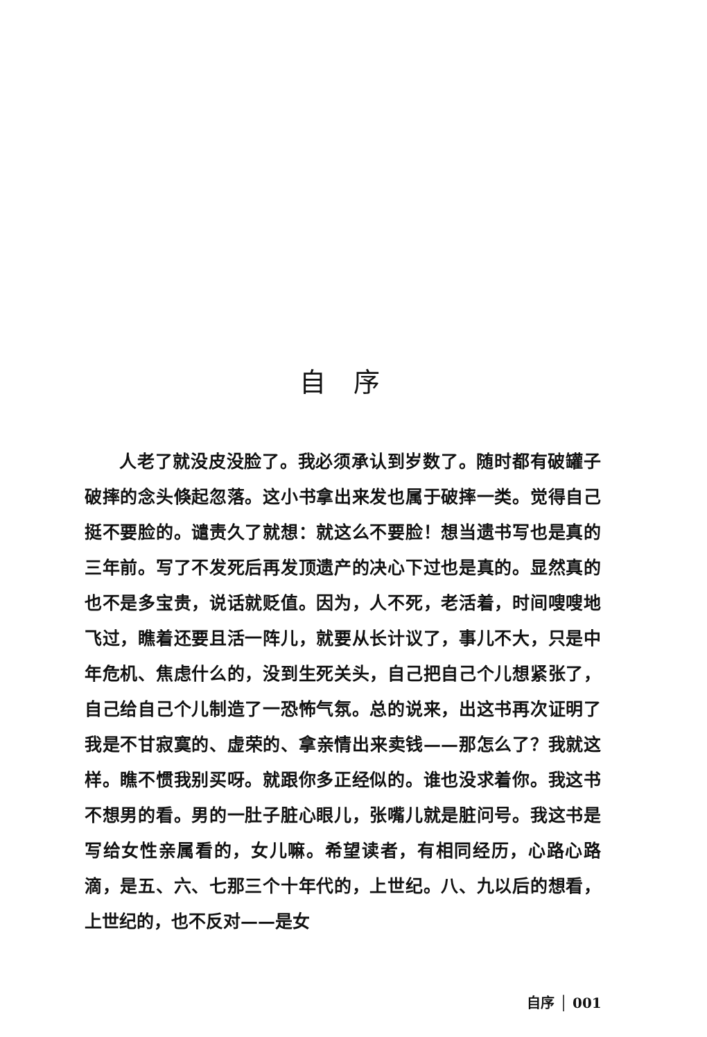自序
人老了就没皮没脸了。我必须承认到岁数了。随时都有破罐子破摔的念头倏起忽落。这小书拿出来发也属于破摔一类。觉得自己挺不要脸的。谴责久了就想：就这么不要脸！想当遗书写也是真的三年前。写了不发死后再发顶遗产的决心下过也是真的。显然真的也不是多宝贵，说话就贬值。因为，人不死，老活着，时间嗖嗖地飞过，瞧着还要且活一阵儿，就要从长计议了，事儿不大，只是中年危机、焦虑什么的，没到生死关头，自己把自己个儿想紧张了，自己给自己个儿制造了一恐怖气氛。总的说来，出这书再次证明了我是不甘寂寞的、虚荣的、拿亲情出来卖钱——那怎么了？我就这样。瞧不惯我别买呀。就跟你多正经似的。谁也没求着你。我这书不想男的看。男的一肚子脏心眼儿，张嘴儿就是脏问号。我这书是写给女性亲属看的，女儿嘛。希望读者，有相同经历，心路心路滴，是五、六、七那三个十年代的，上世纪。八、九以后的想看，上世纪的，也不反对——是女
自序 │ 001